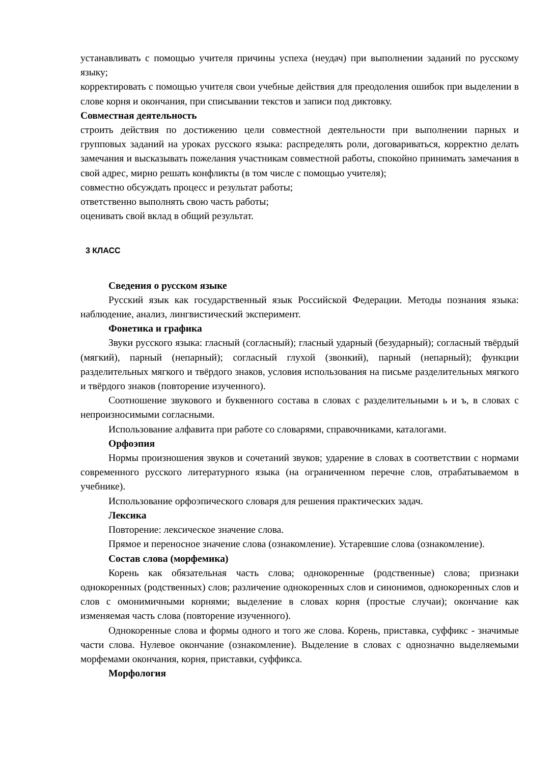устанавливать с помощью учителя причины успеха (неудач) при выполнении заданий по русскому языку;
корректировать с помощью учителя свои учебные действия для преодоления ошибок при выделении в слове корня и окончания, при списывании текстов и записи под диктовку.
Совместная деятельность
строить действия по достижению цели совместной деятельности при выполнении парных и групповых заданий на уроках русского языка: распределять роли, договариваться, корректно делать замечания и высказывать пожелания участникам совместной работы, спокойно принимать замечания в свой адрес, мирно решать конфликты (в том числе с помощью учителя);
совместно обсуждать процесс и результат работы;
ответственно выполнять свою часть работы;
оценивать свой вклад в общий результат.
3 КЛАСС
Сведения о русском языке
Русский язык как государственный язык Российской Федерации. Методы познания языка: наблюдение, анализ, лингвистический эксперимент.
Фонетика и графика
Звуки русского языка: гласный (согласный); гласный ударный (безударный); согласный твёрдый (мягкий), парный (непарный); согласный глухой (звонкий), парный (непарный); функции разделительных мягкого и твёрдого знаков, условия использования на письме разделительных мягкого и твёрдого знаков (повторение изученного).
Соотношение звукового и буквенного состава в словах с разделительными ь и ъ, в словах с непроизносимыми согласными.
Использование алфавита при работе со словарями, справочниками, каталогами.
Орфоэпия
Нормы произношения звуков и сочетаний звуков; ударение в словах в соответствии с нормами современного русского литературного языка (на ограниченном перечне слов, отрабатываемом в учебнике).
Использование орфоэпического словаря для решения практических задач.
Лексика
Повторение: лексическое значение слова.
Прямое и переносное значение слова (ознакомление). Устаревшие слова (ознакомление).
Состав слова (морфемика)
Корень как обязательная часть слова; однокоренные (родственные) слова; признаки однокоренных (родственных) слов; различение однокоренных слов и синонимов, однокоренных слов и слов с омонимичными корнями; выделение в словах корня (простые случаи); окончание как изменяемая часть слова (повторение изученного).
Однокоренные слова и формы одного и того же слова. Корень, приставка, суффикс - значимые части слова. Нулевое окончание (ознакомление). Выделение в словах с однозначно выделяемыми морфемами окончания, корня, приставки, суффикса.
Морфология